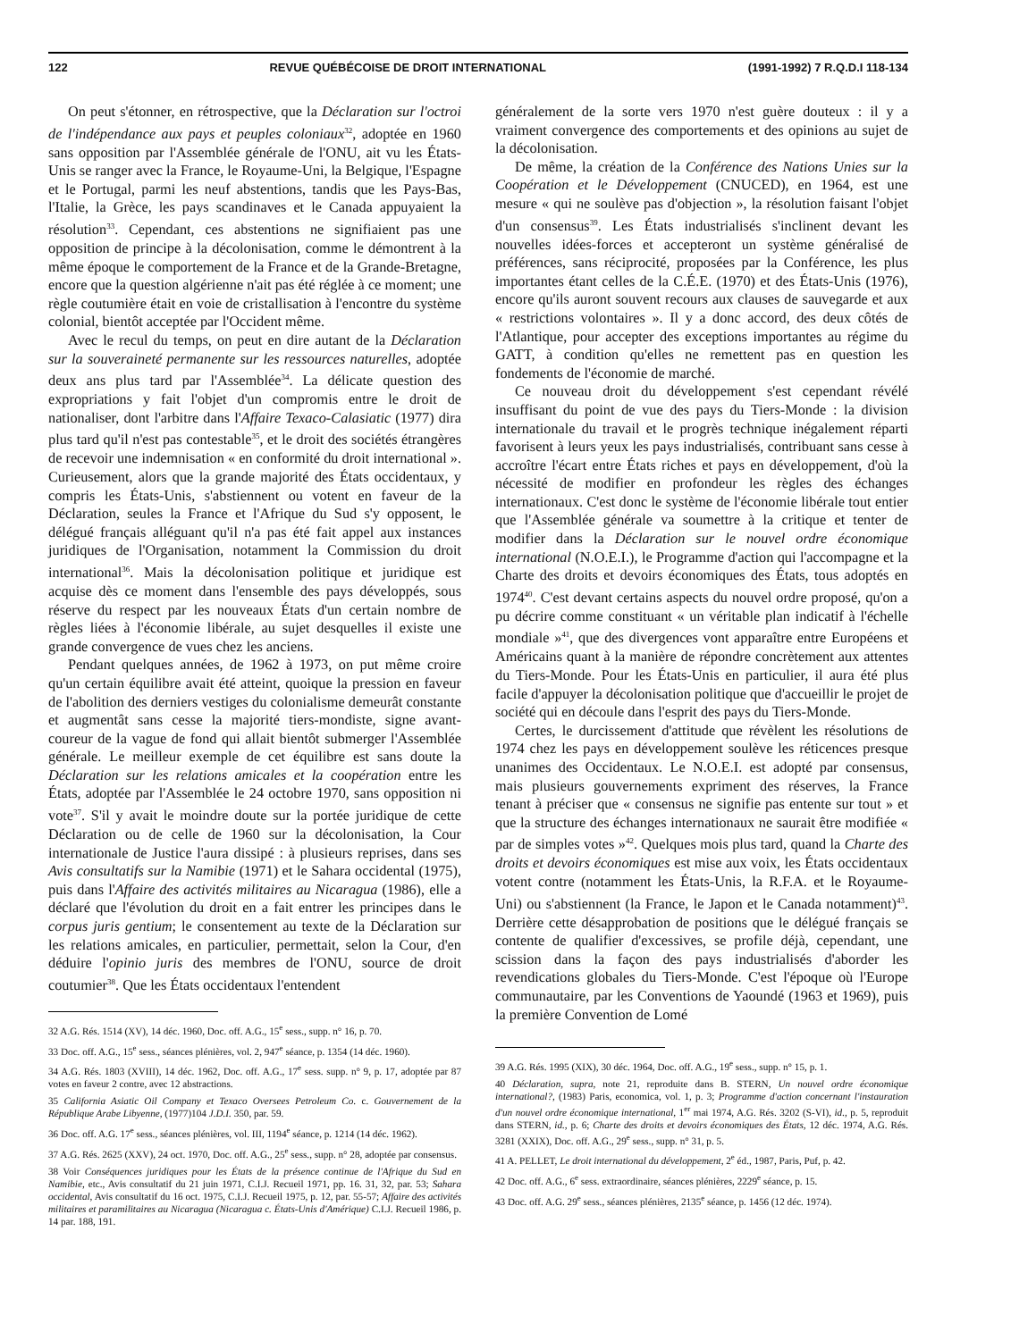122 REVUE QUÉBÉCOISE DE DROIT INTERNATIONAL (1991-1992) 7 R.Q.D.I 118-134
On peut s'étonner, en rétrospective, que la Déclaration sur l'octroi de l'indépendance aux pays et peuples coloniaux<sup>32</sup>, adoptée en 1960 sans opposition par l'Assemblée générale de l'ONU, ait vu les États-Unis se ranger avec la France, le Royaume-Uni, la Belgique, l'Espagne et le Portugal, parmi les neuf abstentions, tandis que les Pays-Bas, l'Italie, la Grèce, les pays scandinaves et le Canada appuyaient la résolution<sup>33</sup>. Cependant, ces abstentions ne signifiaient pas une opposition de principe à la décolonisation, comme le démontrent à la même époque le comportement de la France et de la Grande-Bretagne, encore que la question algérienne n'ait pas été réglée à ce moment; une règle coutumière était en voie de cristallisation à l'encontre du système colonial, bientôt acceptée par l'Occident même.
Avec le recul du temps, on peut en dire autant de la Déclaration sur la souveraineté permanente sur les ressources naturelles, adoptée deux ans plus tard par l'Assemblée<sup>34</sup>. La délicate question des expropriations y fait l'objet d'un compromis entre le droit de nationaliser, dont l'arbitre dans l'Affaire Texaco-Calasiatic (1977) dira plus tard qu'il n'est pas contestable<sup>35</sup>, et le droit des sociétés étrangères de recevoir une indemnisation « en conformité du droit international ». Curieusement, alors que la grande majorité des États occidentaux, y compris les États-Unis, s'abstiennent ou votent en faveur de la Déclaration, seules la France et l'Afrique du Sud s'y opposent, le délégué français alléguant qu'il n'a pas été fait appel aux instances juridiques de l'Organisation, notamment la Commission du droit international<sup>36</sup>. Mais la décolonisation politique et juridique est acquise dès ce moment dans l'ensemble des pays développés, sous réserve du respect par les nouveaux États d'un certain nombre de règles liées à l'économie libérale, au sujet desquelles il existe une grande convergence de vues chez les anciens.
Pendant quelques années, de 1962 à 1973, on put même croire qu'un certain équilibre avait été atteint, quoique la pression en faveur de l'abolition des derniers vestiges du colonialisme demeurât constante et augmentât sans cesse la majorité tiers-mondiste, signe avant-coureur de la vague de fond qui allait bientôt submerger l'Assemblée générale. Le meilleur exemple de cet équilibre est sans doute la Déclaration sur les relations amicales et la coopération entre les États, adoptée par l'Assemblée le 24 octobre 1970, sans opposition ni vote<sup>37</sup>. S'il y avait le moindre doute sur la portée juridique de cette Déclaration ou de celle de 1960 sur la décolonisation, la Cour internationale de Justice l'aura dissipé : à plusieurs reprises, dans ses Avis consultatifs sur la Namibie (1971) et le Sahara occidental (1975), puis dans l'Affaire des activités militaires au Nicaragua (1986), elle a déclaré que l'évolution du droit en a fait entrer les principes dans le corpus juris gentium; le consentement au texte de la Déclaration sur les relations amicales, en particulier, permettait, selon la Cour, d'en déduire l'opinio juris des membres de l'ONU, source de droit coutumier<sup>38</sup>. Que les États occidentaux l'entendent
32 A.G. Rés. 1514 (XV), 14 déc. 1960, Doc. off. A.G., 15<sup>e</sup> sess., supp. n° 16, p. 70.
33 Doc. off. A.G., 15<sup>e</sup> sess., séances plénières, vol. 2, 947<sup>e</sup> séance, p. 1354 (14 déc. 1960).
34 A.G. Rés. 1803 (XVIII), 14 déc. 1962, Doc. off. A.G., 17<sup>e</sup> sess. supp. n° 9, p. 17, adoptée par 87 votes en faveur 2 contre, avec 12 abstractions.
35 California Asiatic Oil Company et Texaco Oversees Petroleum Co. c. Gouvernement de la République Arabe Libyenne, (1977)104 J.D.I. 350, par. 59.
36 Doc. off. A.G. 17<sup>e</sup> sess., séances plénières, vol. III, 1194<sup>e</sup> séance, p. 1214 (14 déc. 1962).
37 A.G. Rés. 2625 (XXV), 24 oct. 1970, Doc. off. A.G., 25<sup>e</sup> sess., supp. n° 28, adoptée par consensus.
38 Voir Conséquences juridiques pour les États de la présence continue de l'Afrique du Sud en Namibie, etc., Avis consultatif du 21 juin 1971, C.I.J. Recueil 1971, pp. 16. 31, 32, par. 53; Sahara occidental, Avis consultatif du 16 oct. 1975, C.I.J. Recueil 1975, p. 12, par. 55-57; Affaire des activités militaires et paramilitaires au Nicaragua (Nicaragua c. États-Unis d'Amérique) C.I.J. Recueil 1986, p. 14 par. 188, 191.
généralement de la sorte vers 1970 n'est guère douteux : il y a vraiment convergence des comportements et des opinions au sujet de la décolonisation.
De même, la création de la Conférence des Nations Unies sur la Coopération et le Développement (CNUCED), en 1964, est une mesure « qui ne soulève pas d'objection », la résolution faisant l'objet d'un consensus<sup>39</sup>. Les États industrialisés s'inclinent devant les nouvelles idées-forces et accepteront un système généralisé de préférences, sans réciprocité, proposées par la Conférence, les plus importantes étant celles de la C.É.E. (1970) et des États-Unis (1976), encore qu'ils auront souvent recours aux clauses de sauvegarde et aux « restrictions volontaires ». Il y a donc accord, des deux côtés de l'Atlantique, pour accepter des exceptions importantes au régime du GATT, à condition qu'elles ne remettent pas en question les fondements de l'économie de marché.
Ce nouveau droit du développement s'est cependant révélé insuffisant du point de vue des pays du Tiers-Monde : la division internationale du travail et le progrès technique inégalement réparti favorisent à leurs yeux les pays industrialisés, contribuant sans cesse à accroître l'écart entre États riches et pays en développement, d'où la nécessité de modifier en profondeur les règles des échanges internationaux. C'est donc le système de l'économie libérale tout entier que l'Assemblée générale va soumettre à la critique et tenter de modifier dans la Déclaration sur le nouvel ordre économique international (N.O.E.I.), le Programme d'action qui l'accompagne et la Charte des droits et devoirs économiques des États, tous adoptés en 1974<sup>40</sup>. C'est devant certains aspects du nouvel ordre proposé, qu'on a pu décrire comme constituant « un véritable plan indicatif à l'échelle mondiale »<sup>41</sup>, que des divergences vont apparaître entre Européens et Américains quant à la manière de répondre concrètement aux attentes du Tiers-Monde. Pour les États-Unis en particulier, il aura été plus facile d'appuyer la décolonisation politique que d'accueillir le projet de société qui en découle dans l'esprit des pays du Tiers-Monde.
Certes, le durcissement d'attitude que révèlent les résolutions de 1974 chez les pays en développement soulève les réticences presque unanimes des Occidentaux. Le N.O.E.I. est adopté par consensus, mais plusieurs gouvernements expriment des réserves, la France tenant à préciser que « consensus ne signifie pas entente sur tout » et que la structure des échanges internationaux ne saurait être modifiée « par de simples votes »<sup>42</sup>. Quelques mois plus tard, quand la Charte des droits et devoirs économiques est mise aux voix, les États occidentaux votent contre (notamment les États-Unis, la R.F.A. et le Royaume-Uni) ou s'abstiennent (la France, le Japon et le Canada notamment)<sup>43</sup>. Derrière cette désapprobation de positions que le délégué français se contente de qualifier d'excessives, se profile déjà, cependant, une scission dans la façon des pays industrialisés d'aborder les revendications globales du Tiers-Monde. C'est l'époque où l'Europe communautaire, par les Conventions de Yaoundé (1963 et 1969), puis la première Convention de Lomé
39 A.G. Rés. 1995 (XIX), 30 déc. 1964, Doc. off. A.G., 19<sup>e</sup> sess., supp. n° 15, p. 1.
40 Déclaration, supra, note 21, reproduite dans B. STERN, Un nouvel ordre économique international?, (1983) Paris, economica, vol. 1, p. 3; Programme d'action concernant l'instauration d'un nouvel ordre économique international, 1<sup>er</sup> mai 1974, A.G. Rés. 3202 (S-VI), id., p. 5, reproduit dans STERN, id., p. 6; Charte des droits et devoirs économiques des États, 12 déc. 1974, A.G. Rés. 3281 (XXIX), Doc. off. A.G., 29<sup>e</sup> sess., supp. n° 31, p. 5.
41 A. PELLET, Le droit international du développement, 2<sup>e</sup> éd., 1987, Paris, Puf, p. 42.
42 Doc. off. A.G., 6<sup>e</sup> sess. extraordinaire, séances plénières, 2229<sup>e</sup> séance, p. 15.
43 Doc. off. A.G. 29<sup>e</sup> sess., séances plénières, 2135<sup>e</sup> séance, p. 1456 (12 déc. 1974).